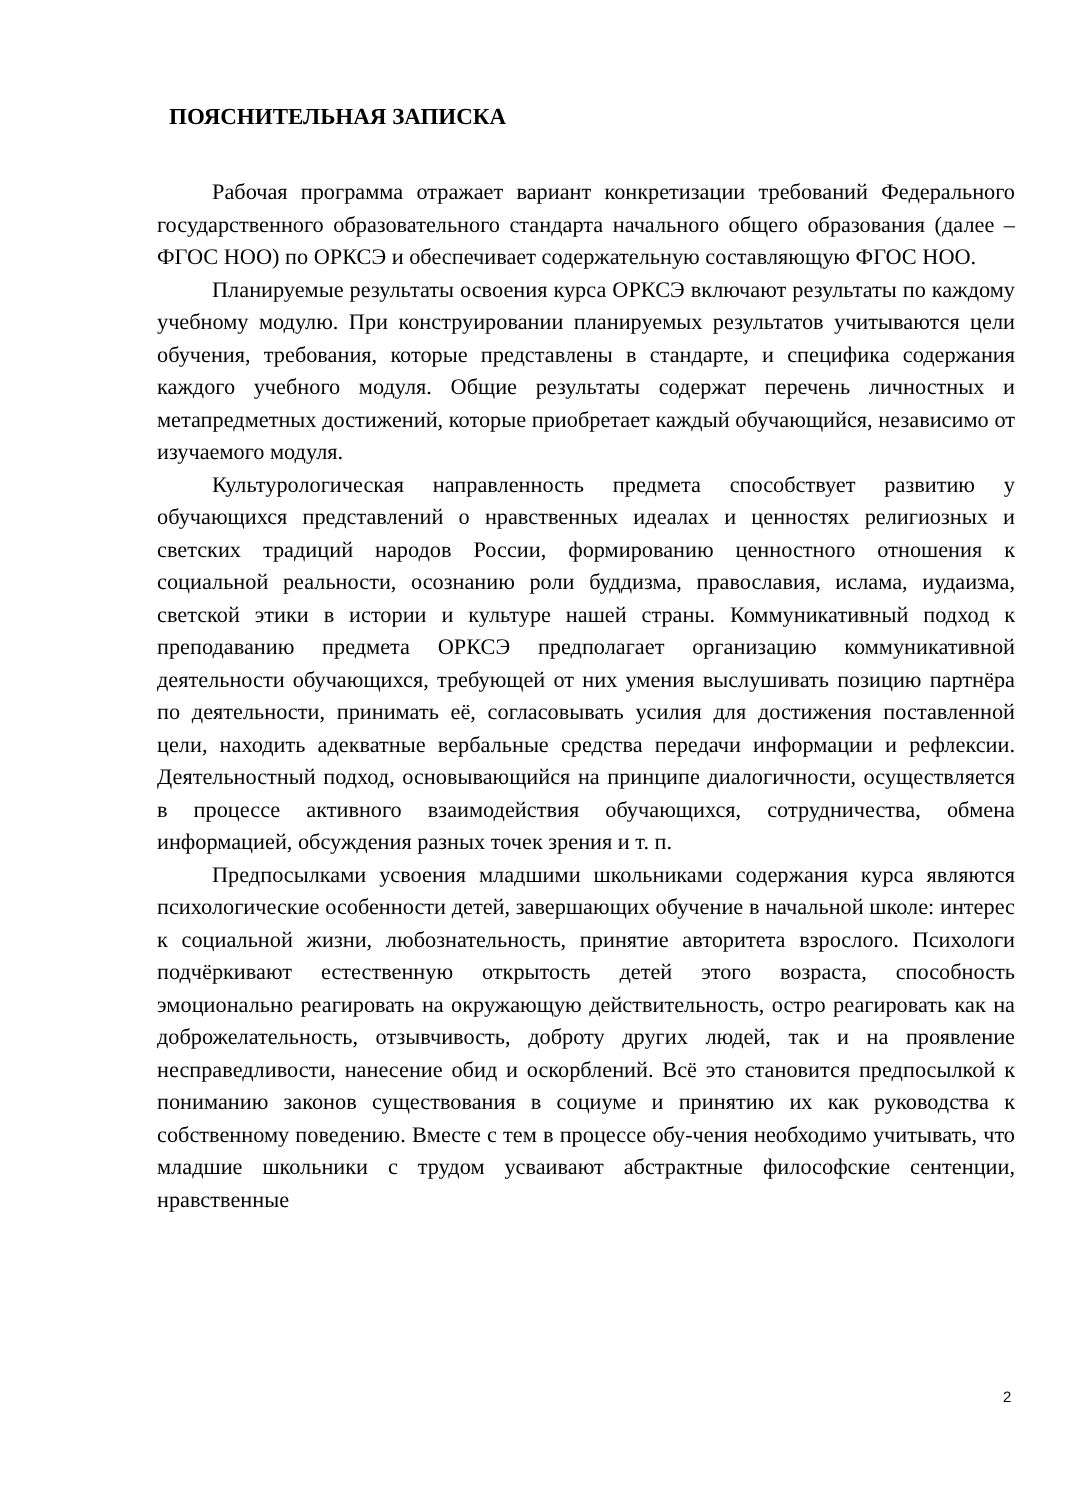ПОЯСНИТЕЛЬНАЯ ЗАПИСКА
Рабочая программа отражает вариант конкретизации требований Федерального государственного образовательного стандарта начального общего образования (далее – ФГОС НОО) по ОРКСЭ и обеспечивает содержательную составляющую ФГОС НОО.
Планируемые результаты освоения курса ОРКСЭ включают результаты по каждому учебному модулю. При конструировании планируемых результатов учитываются цели обучения, требования, которые представлены в стандарте, и специфика содержания каждого учебного модуля. Общие результаты содержат перечень личностных и метапредметных достижений, которые приобретает каждый обучающийся, независимо от изучаемого модуля.
Культурологическая направленность предмета способствует развитию у обучающихся представлений о нравственных идеалах и ценностях религиозных и светских традиций народов России, формированию ценностного отношения к социальной реальности, осознанию роли буддизма, православия, ислама, иудаизма, светской этики в истории и культуре нашей страны. Коммуникативный подход к преподаванию предмета ОРКСЭ предполагает организацию коммуникативной деятельности обучающихся, требующей от них умения выслушивать позицию партнёра по деятельности, принимать её, согласовывать усилия для достижения поставленной цели, находить адекватные вербальные средства передачи информации и рефлексии. Деятельностный подход, основывающийся на принципе диалогичности, осуществляется в процессе активного взаимодействия обучающихся, сотрудничества, обмена информацией, обсуждения разных точек зрения и т. п.
Предпосылками усвоения младшими школьниками содержания курса являются психологические особенности детей, завершающих обучение в начальной школе: интерес к социальной жизни, любознательность, принятие авторитета взрослого. Психологи подчёркивают естественную открытость детей этого возраста, способность эмоционально реагировать на окружающую действительность, остро реагировать как на доброжелательность, отзывчивость, доброту других людей, так и на проявление несправедливости, нанесение обид и оскорблений. Всё это становится предпосылкой к пониманию законов существования в социуме и принятию их как руководства к собственному поведению. Вместе с тем в процессе обу-чения необходимо учитывать, что младшие школьники с трудом усваивают абстрактные философские сентенции, нравственные
2